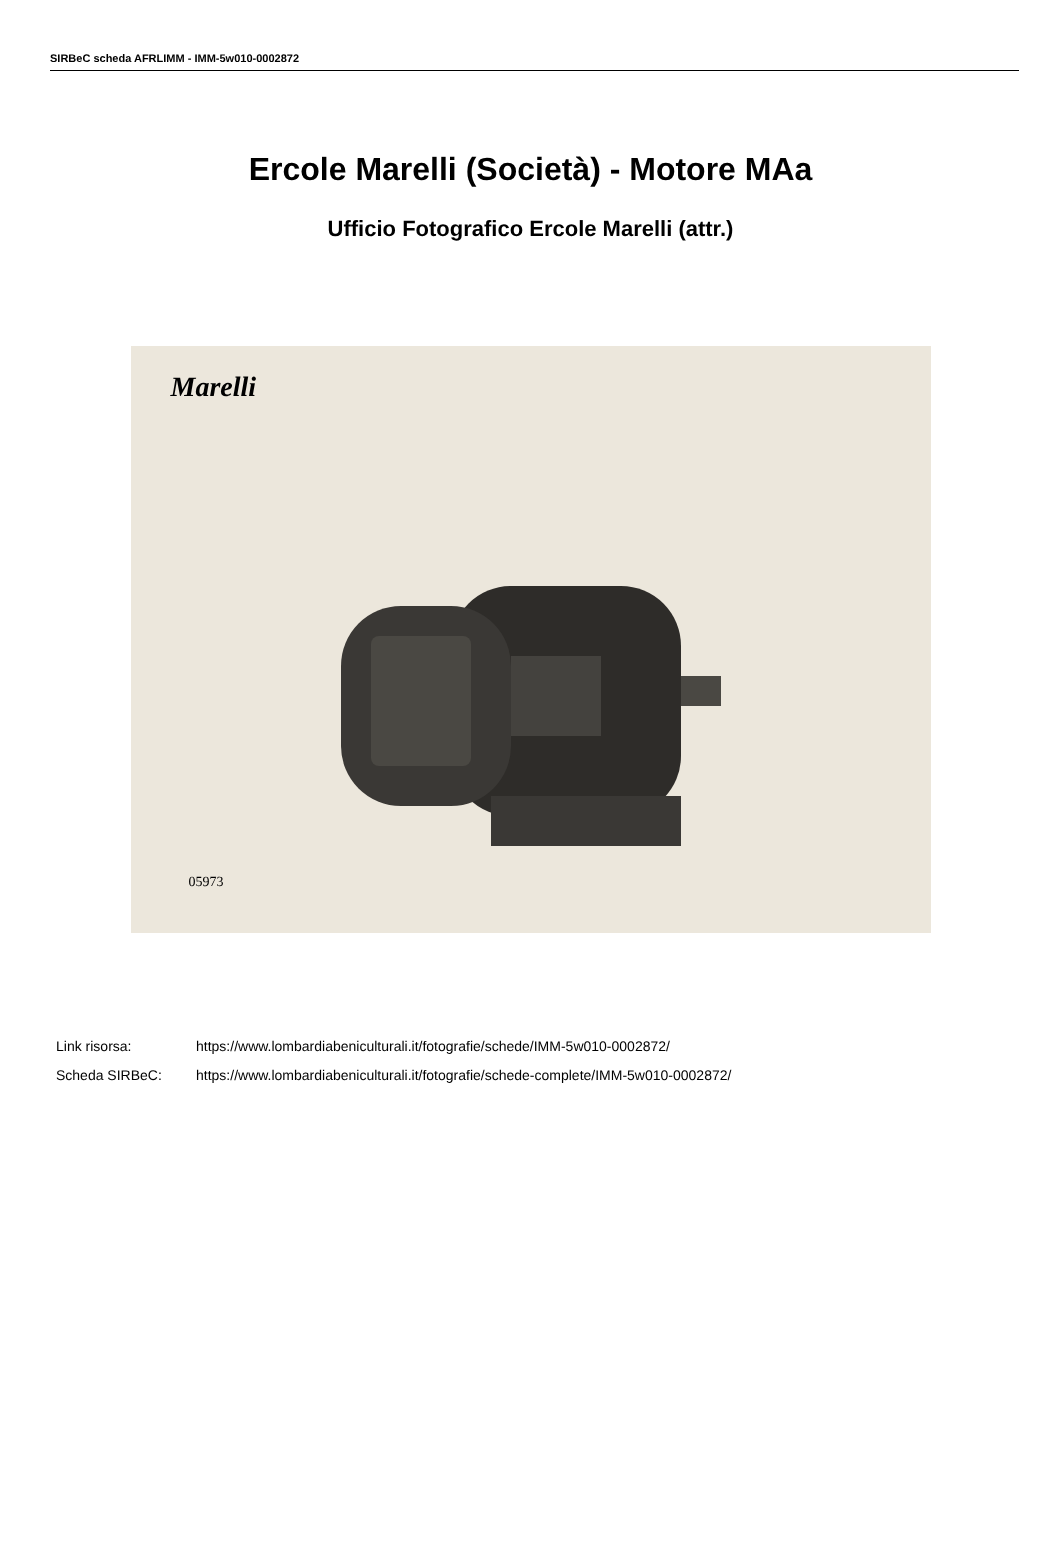SIRBeC scheda AFRLIMM - IMM-5w010-0002872
Ercole Marelli (Società) - Motore MAa
Ufficio Fotografico Ercole Marelli (attr.)
Marelli
05973
Link risorsa: https://www.lombardiabeniculturali.it/fotografie/schede/IMM-5w010-0002872/
Scheda SIRBeC: https://www.lombardiabeniculturali.it/fotografie/schede-complete/IMM-5w010-0002872/